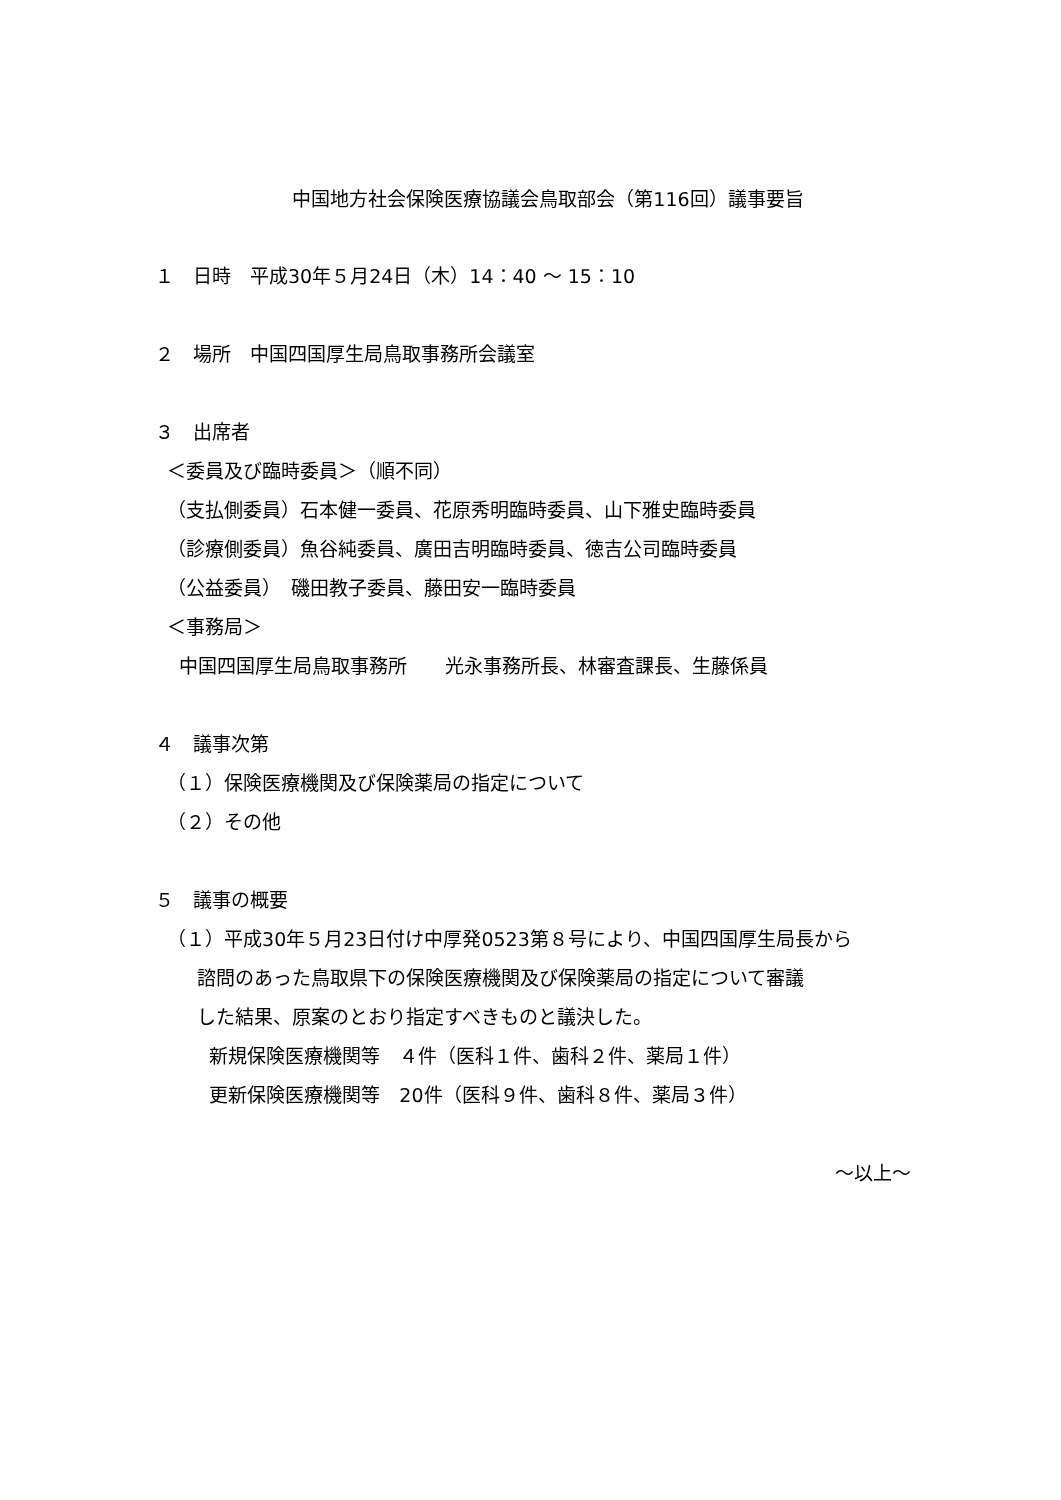中国地方社会保険医療協議会鳥取部会（第116回）議事要旨
１　日時　平成30年５月24日（木）14：40 ～ 15：10
２　場所　中国四国厚生局鳥取事務所会議室
３　出席者
＜委員及び臨時委員＞（順不同）
（支払側委員）石本健一委員、花原秀明臨時委員、山下雅史臨時委員
（診療側委員）魚谷純委員、廣田吉明臨時委員、徳吉公司臨時委員
（公益委員）　磯田教子委員、藤田安一臨時委員
＜事務局＞
中国四国厚生局鳥取事務所　　光永事務所長、林審査課長、生藤係員
４　議事次第
（１）保険医療機関及び保険薬局の指定について
（２）その他
５　議事の概要
（１）平成30年５月23日付け中厚発0523第８号により、中国四国厚生局長から
諮問のあった鳥取県下の保険医療機関及び保険薬局の指定について審議
した結果、原案のとおり指定すべきものと議決した。
新規保険医療機関等　４件（医科１件、歯科２件、薬局１件）
更新保険医療機関等　20件（医科９件、歯科８件、薬局３件）
～以上～